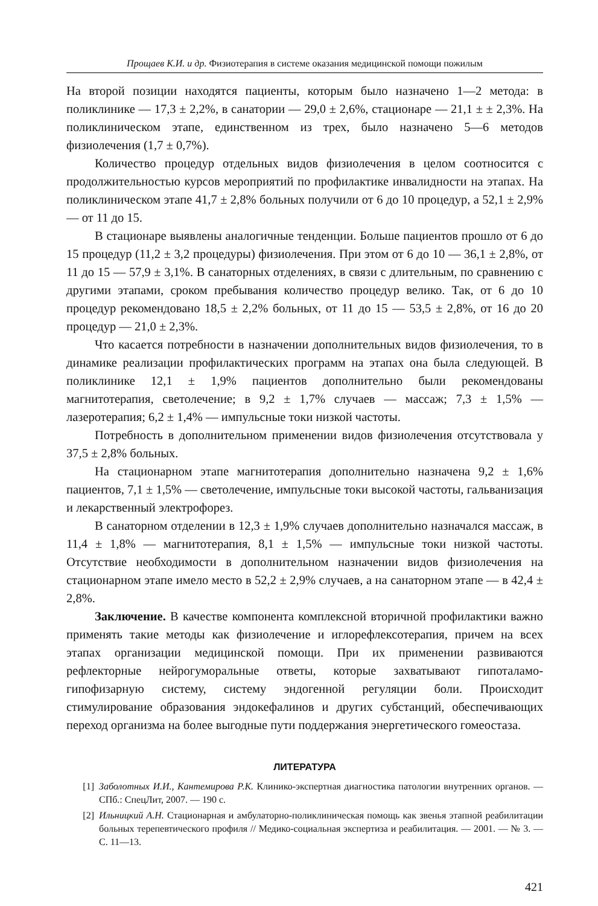Прощаев К.И. и др. Физиотерапия в системе оказания медицинской помощи пожилым
На второй позиции находятся пациенты, которым было назначено 1—2 метода: в поликлинике — 17,3 ± 2,2%, в санатории — 29,0 ± 2,6%, стационаре — 21,1 ± ± 2,3%. На поликлиническом этапе, единственном из трех, было назначено 5—6 методов физиолечения (1,7 ± 0,7%).
Количество процедур отдельных видов физиолечения в целом соотносится с продолжительностью курсов мероприятий по профилактике инвалидности на этапах. На поликлиническом этапе 41,7 ± 2,8% больных получили от 6 до 10 процедур, а 52,1 ± 2,9% — от 11 до 15.
В стационаре выявлены аналогичные тенденции. Больше пациентов прошло от 6 до 15 процедур (11,2 ± 3,2 процедуры) физиолечения. При этом от 6 до 10 — 36,1 ± 2,8%, от 11 до 15 — 57,9 ± 3,1%. В санаторных отделениях, в связи с длительным, по сравнению с другими этапами, сроком пребывания количество процедур велико. Так, от 6 до 10 процедур рекомендовано 18,5 ± 2,2% больных, от 11 до 15 — 53,5 ± 2,8%, от 16 до 20 процедур — 21,0 ± 2,3%.
Что касается потребности в назначении дополнительных видов физиолечения, то в динамике реализации профилактических программ на этапах она была следующей. В поликлинике 12,1 ± 1,9% пациентов дополнительно были рекомендованы магнитотерапия, светолечение; в 9,2 ± 1,7% случаев — массаж; 7,3 ± 1,5% — лазеротерапия; 6,2 ± 1,4% — импульсные токи низкой частоты.
Потребность в дополнительном применении видов физиолечения отсутствовала у 37,5 ± 2,8% больных.
На стационарном этапе магнитотерапия дополнительно назначена 9,2 ± 1,6% пациентов, 7,1 ± 1,5% — светолечение, импульсные токи высокой частоты, гальванизация и лекарственный электрофорез.
В санаторном отделении в 12,3 ± 1,9% случаев дополнительно назначался массаж, в 11,4 ± 1,8% — магнитотерапия, 8,1 ± 1,5% — импульсные токи низкой частоты. Отсутствие необходимости в дополнительном назначении видов физиолечения на стационарном этапе имело место в 52,2 ± 2,9% случаев, а на санаторном этапе — в 42,4 ± 2,8%.
Заключение. В качестве компонента комплексной вторичной профилактики важно применять такие методы как физиолечение и иглорефлексотерапия, причем на всех этапах организации медицинской помощи. При их применении развиваются рефлекторные нейрогуморальные ответы, которые захватывают гипоталамо-гипофизарную систему, систему эндогенной регуляции боли. Происходит стимулирование образования эндокефалинов и других субстанций, обеспечивающих переход организма на более выгодные пути поддержания энергетического гомеостаза.
ЛИТЕРАТУРА
[1] Заболотных И.И., Кантемирова Р.К. Клинико-экспертная диагностика патологии внутренних органов. — СПб.: СпецЛит, 2007. — 190 с.
[2] Ильницкий А.Н. Стационарная и амбулаторно-поликлиническая помощь как звенья этапной реабилитации больных терепевтического профиля // Медико-социальная экспертиза и реабилитация. — 2001. — № 3. — С. 11—13.
421